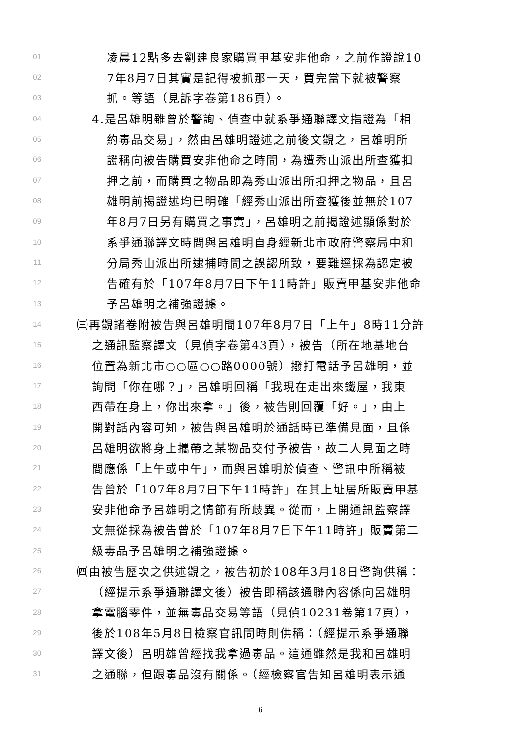01 凌晨12點多去劉建良家購買甲基安非他命，之前作證說10
02 7年8月7日其實是記得被抓那一天，買完當下就被警察
03 抓。等語（見訴字卷第186頁）。
04 4.是呂雄明雖曾於警詢、偵查中就系爭通聯譯文指證為「相
05 約毒品交易」，然由呂雄明證述之前後文觀之，呂雄明所
06 證稱向被告購買安非他命之時間，為遭秀山派出所查獲扣
07 押之前，而購買之物品即為秀山派出所扣押之物品，且呂
08 雄明前揭證述均已明確「經秀山派出所查獲後並無於107
09 年8月7日另有購買之事實」，呂雄明之前揭證述顯係對於
10 系爭通聯譯文時間與呂雄明自身經新北市政府警察局中和
11 分局秀山派出所逮捕時間之誤認所致，要難逕採為認定被
12 告確有於「107年8月7日下午11時許」販賣甲基安非他命
13 予呂雄明之補強證據。
14 ㈢再觀諸卷附被告與呂雄明間107年8月7日「上午」8時11分許
15 之通訊監察譯文（見偵字卷第43頁），被告（所在地基地台
16 位置為新北市○○區○○路0000號）撥打電話予呂雄明，並
17 詢問「你在哪？」，呂雄明回稱「我現在走出來鐵屋，我東
18 西帶在身上，你出來拿。」後，被告則回覆「好。」，由上
19 開對話內容可知，被告與呂雄明於通話時已準備見面，且係
20 呂雄明欲將身上攜帶之某物品交付予被告，故二人見面之時
21 間應係「上午或中午」，而與呂雄明於偵查、警訊中所稱被
22 告曾於「107年8月7日下午11時許」在其上址居所販賣甲基
23 安非他命予呂雄明之情節有所歧異。從而，上開通訊監察譯
24 文無從採為被告曾於「107年8月7日下午11時許」販賣第二
25 級毒品予呂雄明之補強證據。
26 ㈣由被告歷次之供述觀之，被告初於108年3月18日警詢供稱：
27 （經提示系爭通聯譯文後）被告即稱該通聯內容係向呂雄明
28 拿電腦零件，並無毒品交易等語（見偵10231卷第17頁），
29 後於108年5月8日檢察官訊問時則供稱：（經提示系爭通聯
30 譯文後）呂明雄曾經找我拿過毒品。這通雖然是我和呂雄明
31 之通聯，但跟毒品沒有關係。（經檢察官告知呂雄明表示通
6